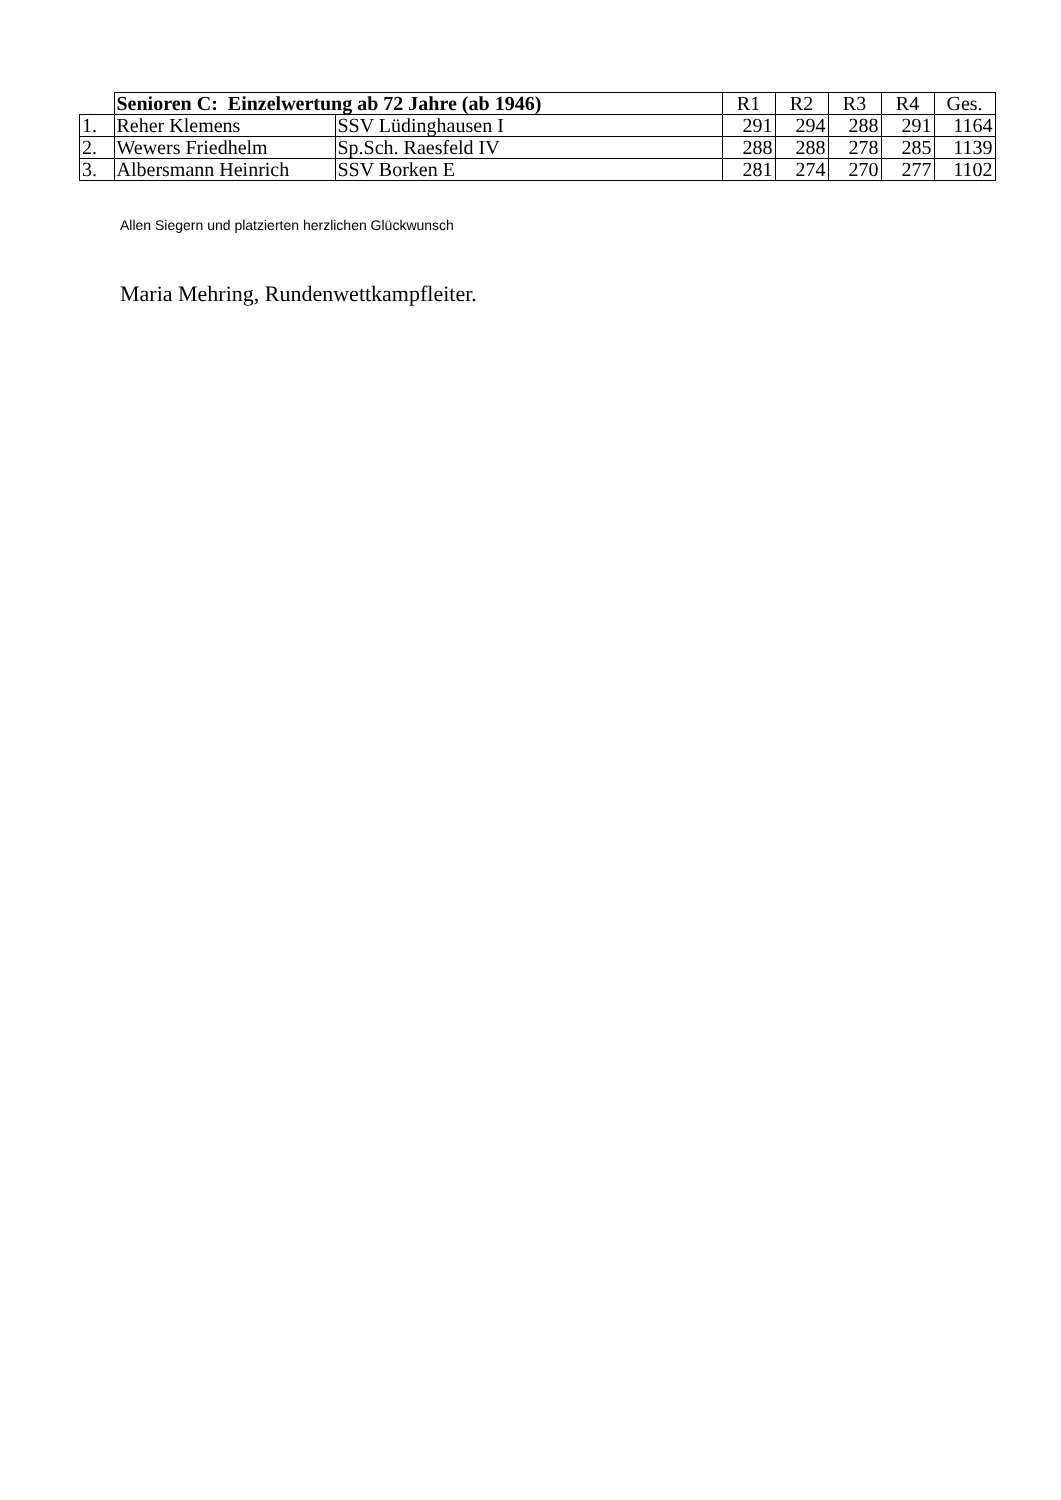| | Senioren C: Einzelwertung ab 72 Jahre (ab 1946) | | R1 | R2 | R3 | R4 | Ges. |
| 1. | Reher Klemens | SSV Lüdinghausen I | 291 | 294 | 288 | 291 | 1164 |
| 2. | Wewers Friedhelm | Sp.Sch. Raesfeld IV | 288 | 288 | 278 | 285 | 1139 |
| 3. | Albersmann Heinrich | SSV Borken E | 281 | 274 | 270 | 277 | 1102 |
Allen Siegern und platzierten herzlichen Glückwunsch
Maria Mehring, Rundenwettkampfleiter.